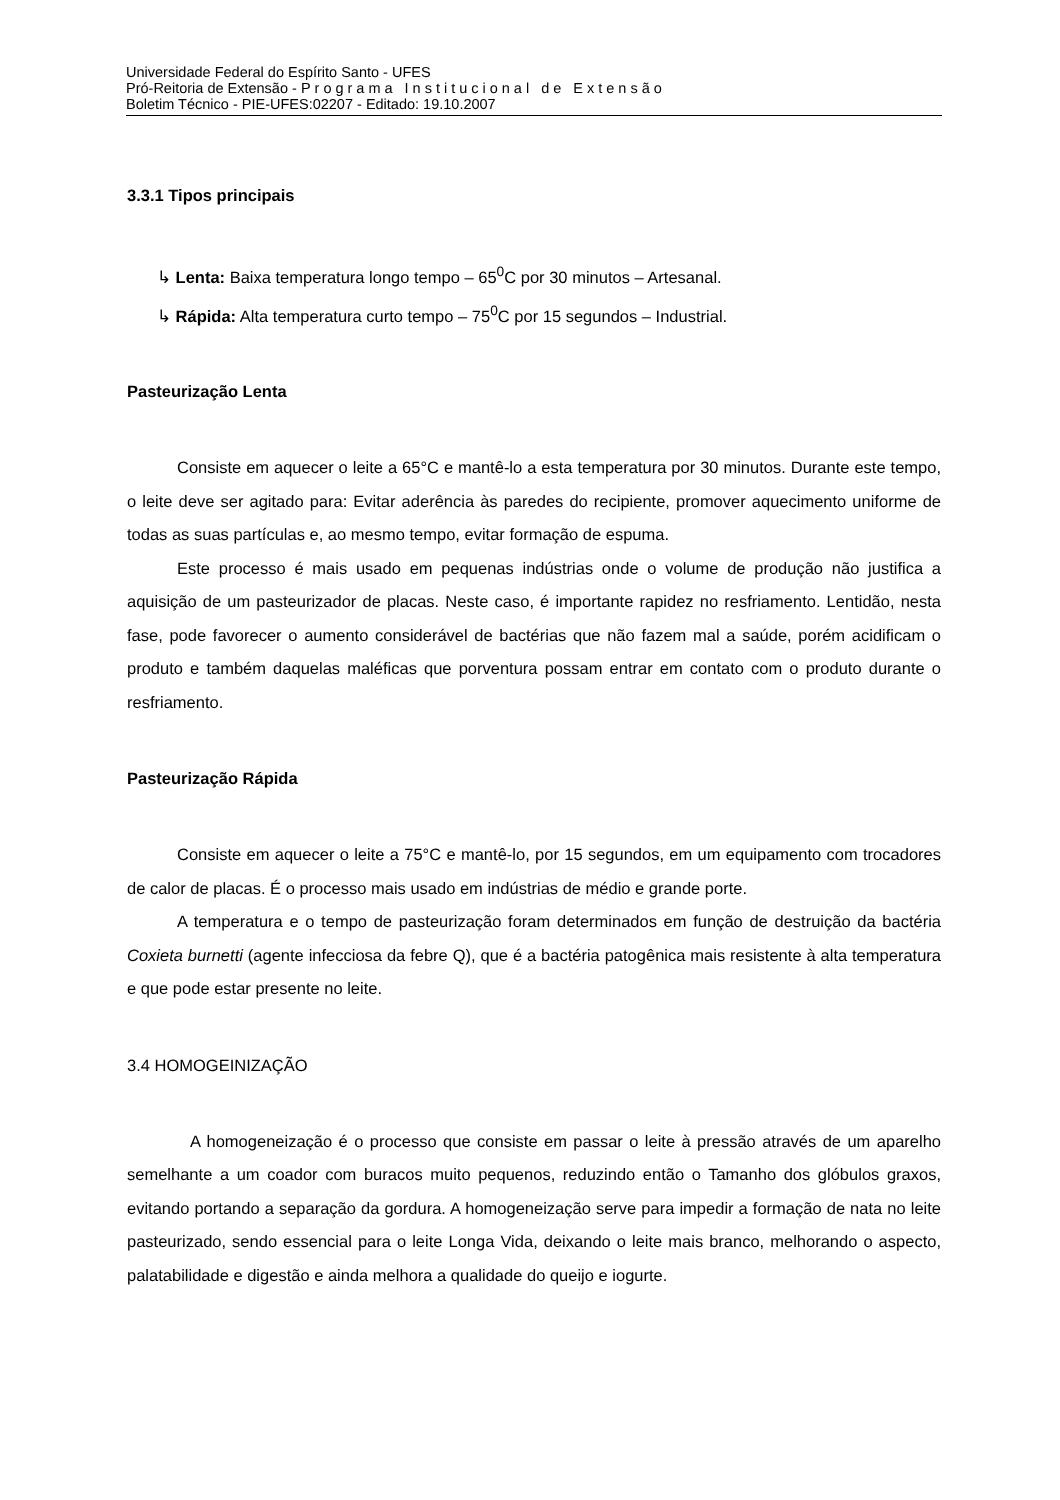Universidade Federal do Espírito Santo - UFES
Pró-Reitoria de Extensão - Programa Institucional de Extensão
Boletim Técnico - PIE-UFES:02207 - Editado: 19.10.2007
3.3.1 Tipos principais
↳ Lenta: Baixa temperatura longo tempo – 65<sup>0</sup>C por 30 minutos – Artesanal.
↳ Rápida: Alta temperatura curto tempo – 75<sup>0</sup>C por 15 segundos – Industrial.
Pasteurização Lenta
Consiste em aquecer o leite a 65°C e mantê-lo a esta temperatura por 30 minutos. Durante este tempo, o leite deve ser agitado para: Evitar aderência às paredes do recipiente, promover aquecimento uniforme de todas as suas partículas e, ao mesmo tempo, evitar formação de espuma.
Este processo é mais usado em pequenas indústrias onde o volume de produção não justifica a aquisição de um pasteurizador de placas. Neste caso, é importante rapidez no resfriamento. Lentidão, nesta fase, pode favorecer o aumento considerável de bactérias que não fazem mal a saúde, porém acidificam o produto e também daquelas maléficas que porventura possam entrar em contato com o produto durante o resfriamento.
Pasteurização Rápida
Consiste em aquecer o leite a 75°C e mantê-lo, por 15 segundos, em um equipamento com trocadores de calor de placas. É o processo mais usado em indústrias de médio e grande porte.
A temperatura e o tempo de pasteurização foram determinados em função de destruição da bactéria Coxieta burnetti (agente infecciosa da febre Q), que é a bactéria patogênica mais resistente à alta temperatura e que pode estar presente no leite.
3.4 HOMOGEINIZAÇÃO
A homogeneização é o processo que consiste em passar o leite à pressão através de um aparelho semelhante a um coador com buracos muito pequenos, reduzindo então o Tamanho dos glóbulos graxos, evitando portando a separação da gordura. A homogeneização serve para impedir a formação de nata no leite pasteurizado, sendo essencial para o leite Longa Vida, deixando o leite mais branco, melhorando o aspecto, palatabilidade e digestão e ainda melhora a qualidade do queijo e iogurte.